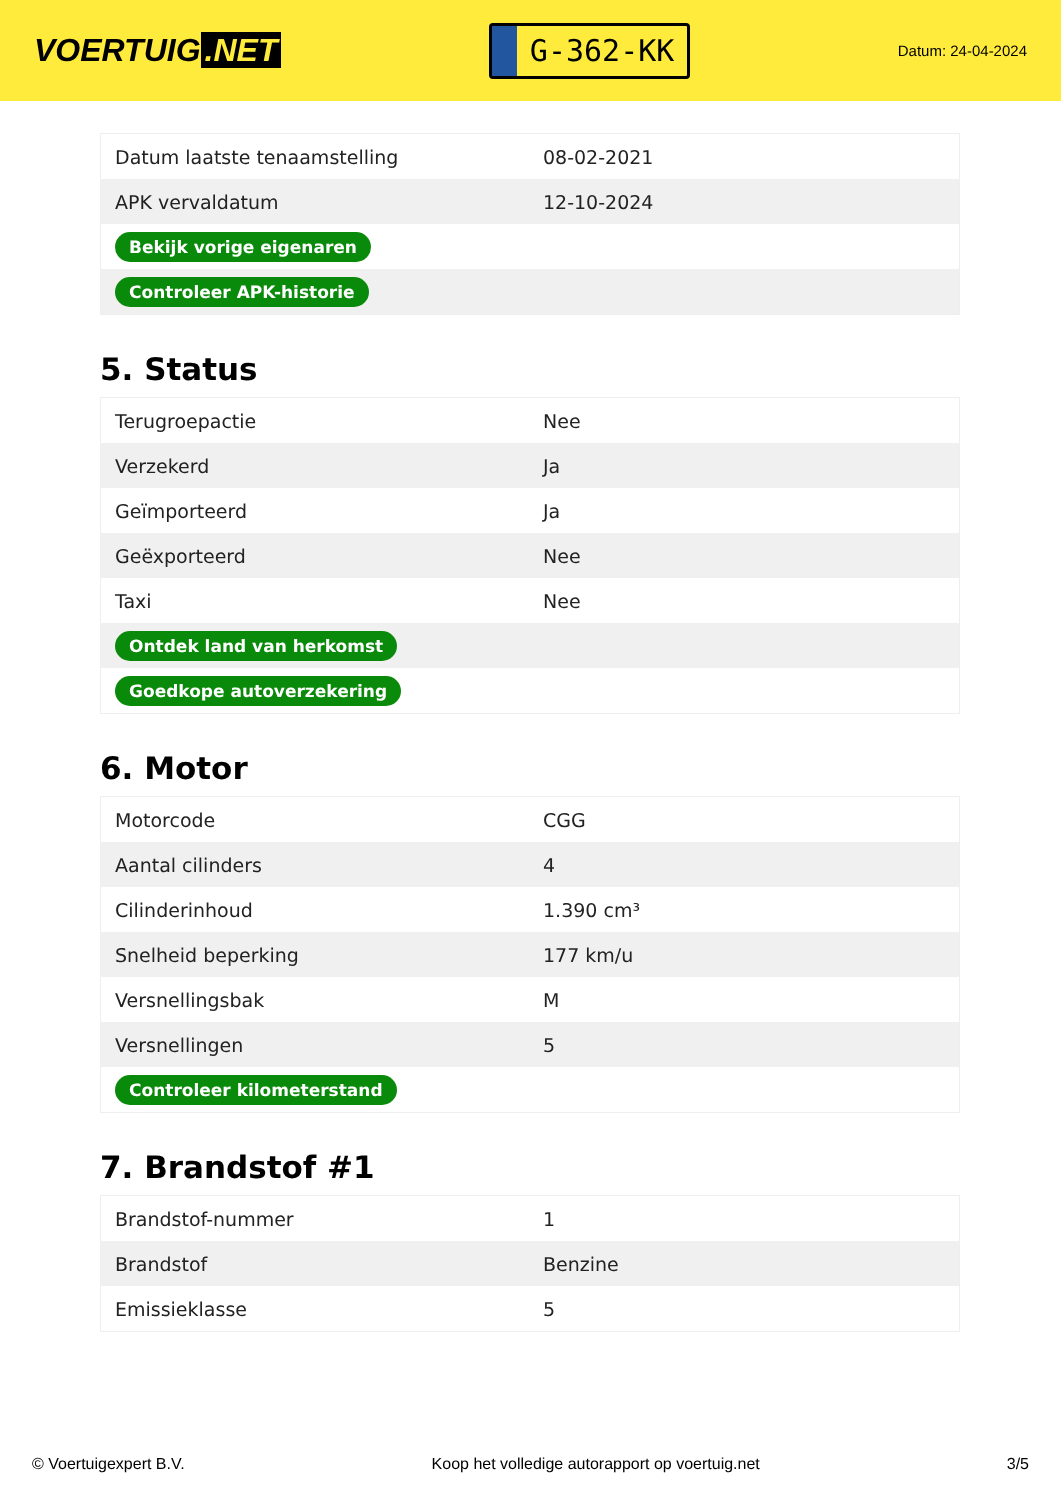VOERTUIG.NET
G-362-KK
Datum: 24-04-2024
| Datum laatste tenaamstelling | 08-02-2021 |
| APK vervaldatum | 12-10-2024 |
| Bekijk vorige eigenaren | |
| Controleer APK-historie | |
5. Status
| Terugroepactie | Nee |
| Verzekerd | Ja |
| Geïmporteerd | Ja |
| Geëxporteerd | Nee |
| Taxi | Nee |
| Ontdek land van herkomst | |
| Goedkope autoverzekering | |
6. Motor
| Motorcode | CGG |
| Aantal cilinders | 4 |
| Cilinderinhoud | 1.390 cm³ |
| Snelheid beperking | 177 km/u |
| Versnellingsbak | M |
| Versnellingen | 5 |
| Controleer kilometerstand | |
7. Brandstof #1
| Brandstof-nummer | 1 |
| Brandstof | Benzine |
| Emissieklasse | 5 |
© Voertuigexpert B.V. Koop het volledige autorapport op voertuig.net 3/5